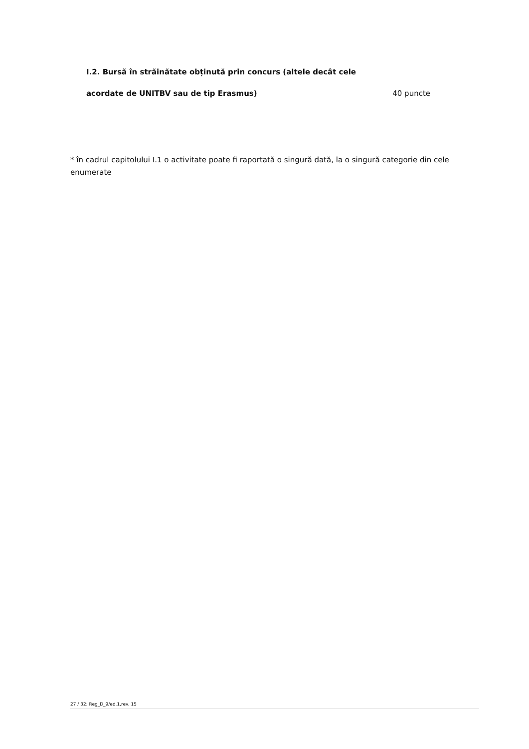I.2. Bursă în străinătate obținută prin concurs (altele decât cele
acordate de UNITBV sau de tip Erasmus) 40 puncte
* în cadrul capitolului I.1 o activitate poate fi raportată o singură dată, la o singură categorie din cele enumerate
27 / 32; Reg_D_9/ed.1,rev. 15